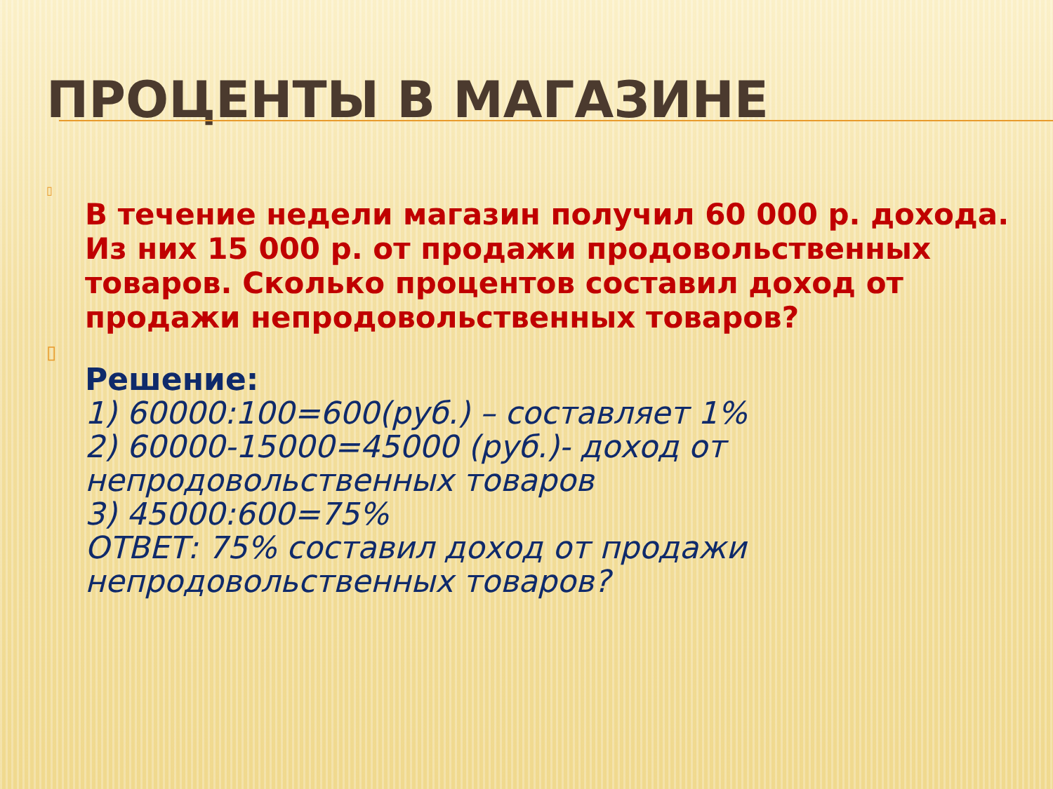ПРОЦЕНТЫ В МАГАЗИНЕ
▯
В течение недели магазин получил 60 000 р. дохода. Из них 15 000 р. от продажи продовольственных товаров. Сколько процентов составил доход от продажи непродовольственных товаров?
▯
Решение:
1) 60000:100=600(руб.) – составляет 1%
2) 60000-15000=45000 (руб.)- доход от непродовольственных товаров
3) 45000:600=75%
ОТВЕТ: 75% составил доход от продажи непродовольственных товаров?